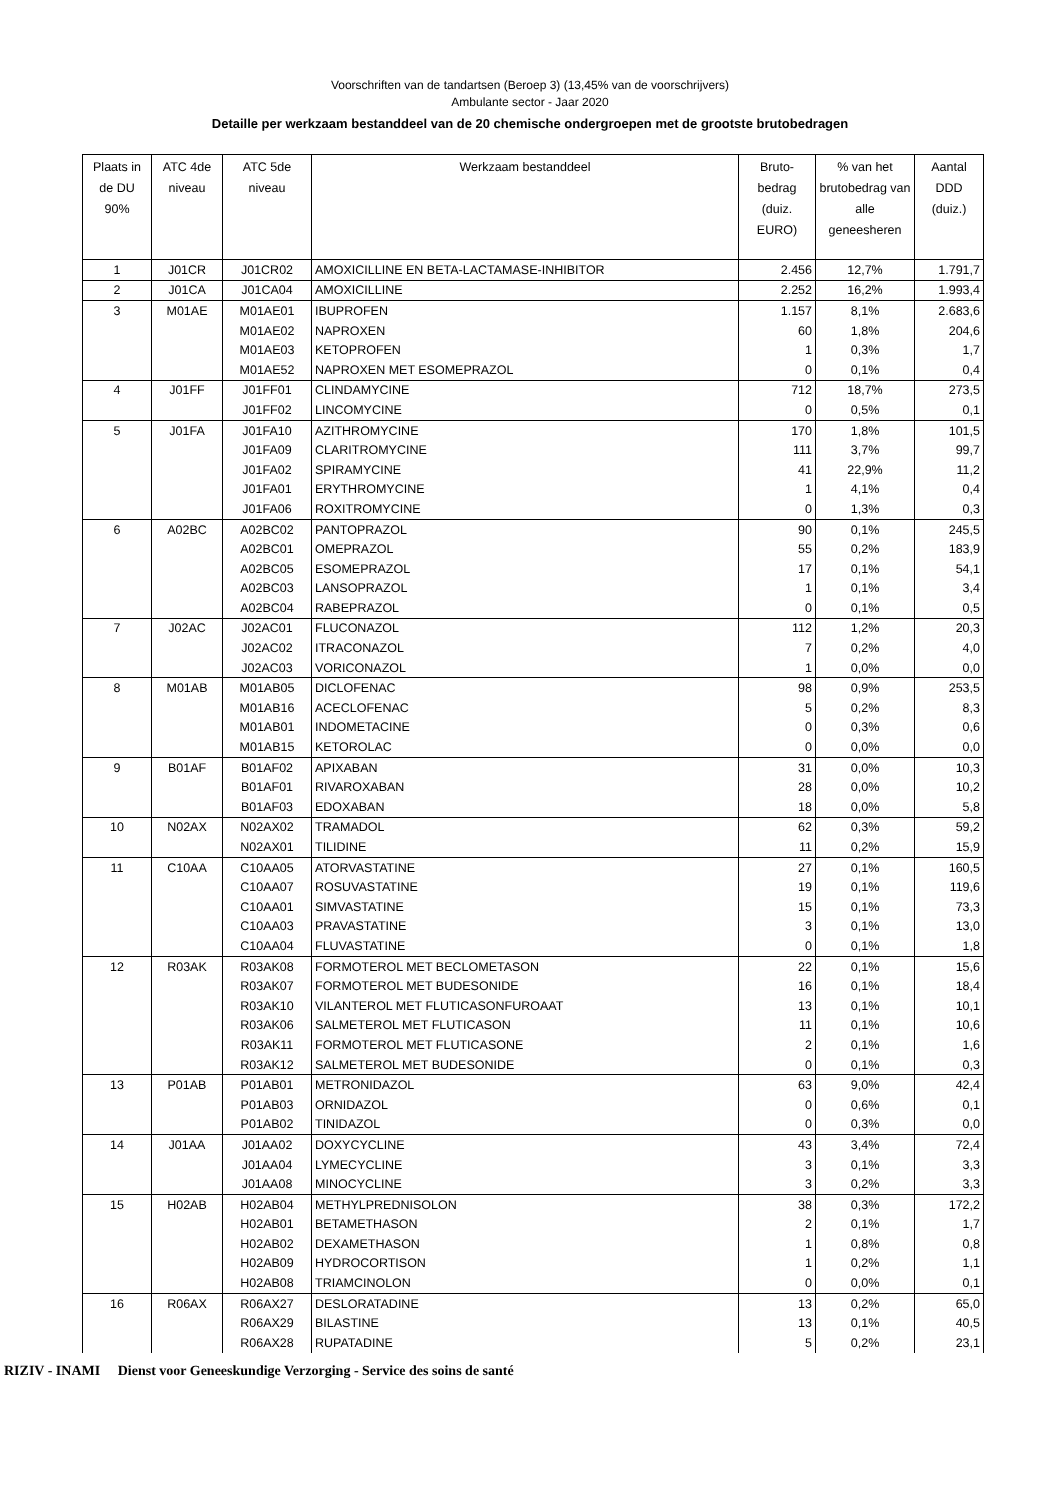Voorschriften van de tandartsen (Beroep 3) (13,45% van de voorschrijvers)
Ambulante sector - Jaar 2020
Detaille per werkzaam bestanddeel van de 20 chemische ondergroepen met de grootste brutobedragen
| Plaats in de DU 90% | ATC 4de niveau | ATC 5de niveau | Werkzaam bestanddeel | Bruto-bedrag (duiz. EURO) | % van het brutobedrag van alle geneesheren | Aantal DDD (duiz.) |
| --- | --- | --- | --- | --- | --- | --- |
| 1 | J01CR | J01CR02 | AMOXICILLINE EN BETA-LACTAMASE-INHIBITOR | 2.456 | 12,7% | 1.791,7 |
| 2 | J01CA | J01CA04 | AMOXICILLINE | 2.252 | 16,2% | 1.993,4 |
| 3 | M01AE | M01AE01 | IBUPROFEN | 1.157 | 8,1% | 2.683,6 |
| | | M01AE02 | NAPROXEN | 60 | 1,8% | 204,6 |
| | | M01AE03 | KETOPROFEN | 1 | 0,3% | 1,7 |
| | | M01AE52 | NAPROXEN MET ESOMEPRAZOL | 0 | 0,1% | 0,4 |
| 4 | J01FF | J01FF01 | CLINDAMYCINE | 712 | 18,7% | 273,5 |
| | | J01FF02 | LINCOMYCINE | 0 | 0,5% | 0,1 |
| 5 | J01FA | J01FA10 | AZITHROMYCINE | 170 | 1,8% | 101,5 |
| | | J01FA09 | CLARITROMYCINE | 111 | 3,7% | 99,7 |
| | | J01FA02 | SPIRAMYCINE | 41 | 22,9% | 11,2 |
| | | J01FA01 | ERYTHROMYCINE | 1 | 4,1% | 0,4 |
| | | J01FA06 | ROXITROMYCINE | 0 | 1,3% | 0,3 |
| 6 | A02BC | A02BC02 | PANTOPRAZOL | 90 | 0,1% | 245,5 |
| | | A02BC01 | OMEPRAZOL | 55 | 0,2% | 183,9 |
| | | A02BC05 | ESOMEPRAZOL | 17 | 0,1% | 54,1 |
| | | A02BC03 | LANSOPRAZOL | 1 | 0,1% | 3,4 |
| | | A02BC04 | RABEPRAZOL | 0 | 0,1% | 0,5 |
| 7 | J02AC | J02AC01 | FLUCONAZOL | 112 | 1,2% | 20,3 |
| | | J02AC02 | ITRACONAZOL | 7 | 0,2% | 4,0 |
| | | J02AC03 | VORICONAZOL | 1 | 0,0% | 0,0 |
| 8 | M01AB | M01AB05 | DICLOFENAC | 98 | 0,9% | 253,5 |
| | | M01AB16 | ACECLOFENAC | 5 | 0,2% | 8,3 |
| | | M01AB01 | INDOMETACINE | 0 | 0,3% | 0,6 |
| | | M01AB15 | KETOROLAC | 0 | 0,0% | 0,0 |
| 9 | B01AF | B01AF02 | APIXABAN | 31 | 0,0% | 10,3 |
| | | B01AF01 | RIVAROXABAN | 28 | 0,0% | 10,2 |
| | | B01AF03 | EDOXABAN | 18 | 0,0% | 5,8 |
| 10 | N02AX | N02AX02 | TRAMADOL | 62 | 0,3% | 59,2 |
| | | N02AX01 | TILIDINE | 11 | 0,2% | 15,9 |
| 11 | C10AA | C10AA05 | ATORVASTATINE | 27 | 0,1% | 160,5 |
| | | C10AA07 | ROSUVASTATINE | 19 | 0,1% | 119,6 |
| | | C10AA01 | SIMVASTATINE | 15 | 0,1% | 73,3 |
| | | C10AA03 | PRAVASTATINE | 3 | 0,1% | 13,0 |
| | | C10AA04 | FLUVASTATINE | 0 | 0,1% | 1,8 |
| 12 | R03AK | R03AK08 | FORMOTEROL MET BECLOMETASON | 22 | 0,1% | 15,6 |
| | | R03AK07 | FORMOTEROL MET BUDESONIDE | 16 | 0,1% | 18,4 |
| | | R03AK10 | VILANTEROL MET FLUTICASONFUROAAT | 13 | 0,1% | 10,1 |
| | | R03AK06 | SALMETEROL MET FLUTICASON | 11 | 0,1% | 10,6 |
| | | R03AK11 | FORMOTEROL MET FLUTICASONE | 2 | 0,1% | 1,6 |
| | | R03AK12 | SALMETEROL MET BUDESONIDE | 0 | 0,1% | 0,3 |
| 13 | P01AB | P01AB01 | METRONIDAZOL | 63 | 9,0% | 42,4 |
| | | P01AB03 | ORNIDAZOL | 0 | 0,6% | 0,1 |
| | | P01AB02 | TINIDAZOL | 0 | 0,3% | 0,0 |
| 14 | J01AA | J01AA02 | DOXYCYCLINE | 43 | 3,4% | 72,4 |
| | | J01AA04 | LYMECYCLINE | 3 | 0,1% | 3,3 |
| | | J01AA08 | MINOCYCLINE | 3 | 0,2% | 3,3 |
| 15 | H02AB | H02AB04 | METHYLPREDNISOLON | 38 | 0,3% | 172,2 |
| | | H02AB01 | BETAMETHASON | 2 | 0,1% | 1,7 |
| | | H02AB02 | DEXAMETHASON | 1 | 0,8% | 0,8 |
| | | H02AB09 | HYDROCORTISON | 1 | 0,2% | 1,1 |
| | | H02AB08 | TRIAMCINOLON | 0 | 0,0% | 0,1 |
| 16 | R06AX | R06AX27 | DESLORATADINE | 13 | 0,2% | 65,0 |
| | | R06AX29 | BILASTINE | 13 | 0,1% | 40,5 |
| | | R06AX28 | RUPATADINE | 5 | 0,2% | 23,1 |
RIZIV - INAMI Dienst voor Geneeskundige Verzorging - Service des soins de santé